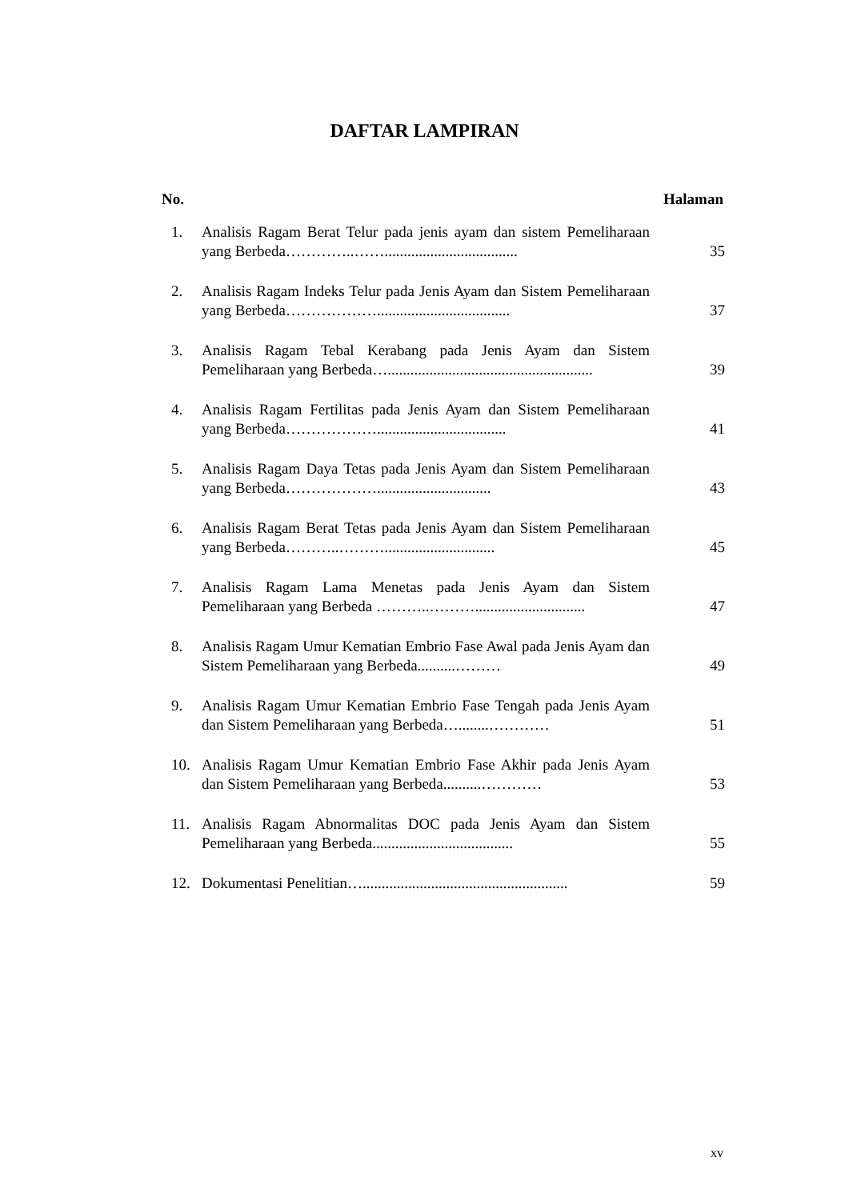DAFTAR LAMPIRAN
No. Halaman
1. Analisis Ragam Berat Telur pada jenis ayam dan sistem Pemeliharaan yang Berbeda…………..……................................... 35
2. Analisis Ragam Indeks Telur pada Jenis Ayam dan Sistem Pemeliharaan yang Berbeda………………................................... 37
3. Analisis Ragam Tebal Kerabang pada Jenis Ayam dan Sistem Pemeliharaan yang Berbeda…...................................................... 39
4. Analisis Ragam Fertilitas pada Jenis Ayam dan Sistem Pemeliharaan yang Berbeda……………….................................. 41
5. Analisis Ragam Daya Tetas pada Jenis Ayam dan Sistem Pemeliharaan yang Berbeda……………….............................. 43
6. Analisis Ragam Berat Tetas pada Jenis Ayam dan Sistem Pemeliharaan yang Berbeda………..………............................. 45
7. Analisis Ragam Lama Menetas pada Jenis Ayam dan Sistem Pemeliharaan yang Berbeda ………..………............................. 47
8. Analisis Ragam Umur Kematian Embrio Fase Awal pada Jenis Ayam dan Sistem Pemeliharaan yang Berbeda..........……… 49
9. Analisis Ragam Umur Kematian Embrio Fase Tengah pada Jenis Ayam dan Sistem Pemeliharaan yang Berbeda…........………… 51
10. Analisis Ragam Umur Kematian Embrio Fase Akhir pada Jenis Ayam dan Sistem Pemeliharaan yang Berbeda..........………… 53
11. Analisis Ragam Abnormalitas DOC pada Jenis Ayam dan Sistem Pemeliharaan yang Berbeda..................................... 55
12. Dokumentasi Penelitian…...................................................... 59
xv